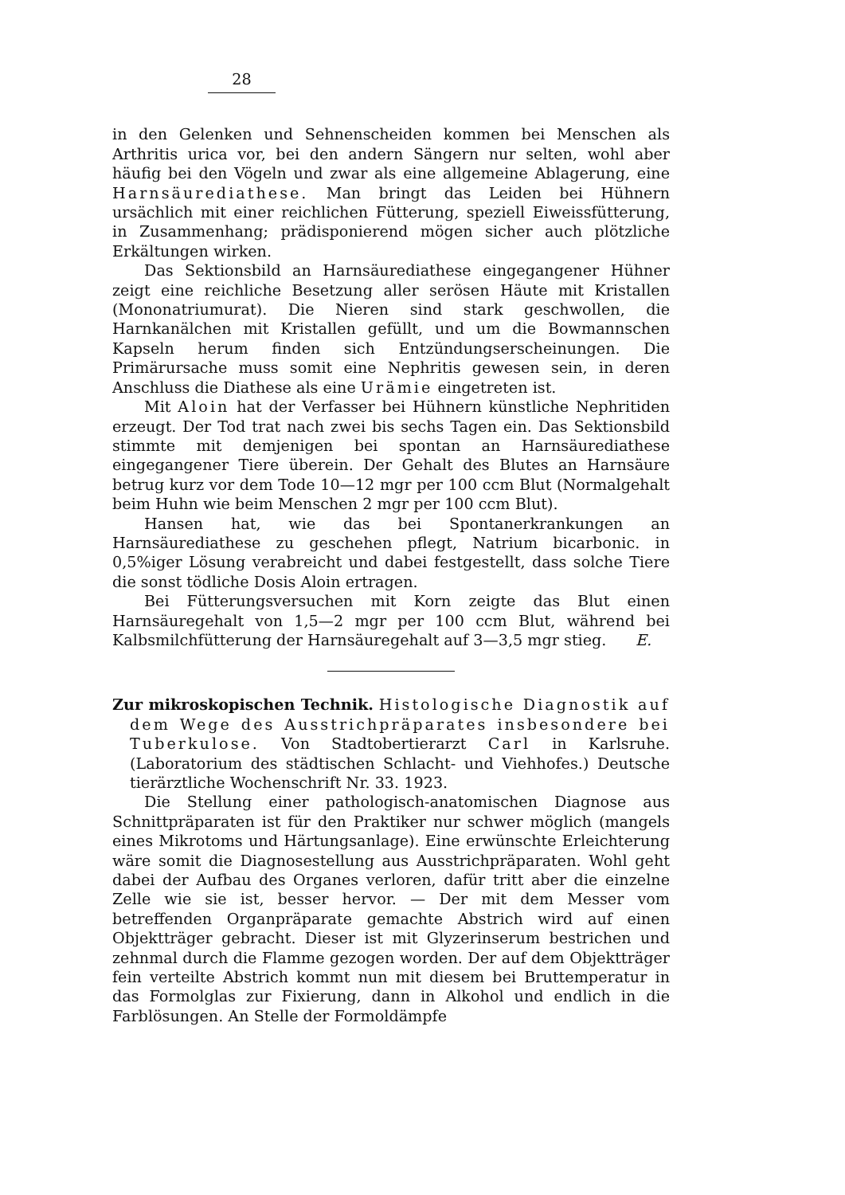28
in den Gelenken und Sehnenscheiden kommen bei Menschen als Arthritis urica vor, bei den andern Sängern nur selten, wohl aber häufig bei den Vögeln und zwar als eine allgemeine Ablagerung, eine Harnsäurediathese. Man bringt das Leiden bei Hühnern ursächlich mit einer reichlichen Fütterung, speziell Eiweissfütterung, in Zusammenhang; prädisponierend mögen sicher auch plötzliche Erkältungen wirken.
Das Sektionsbild an Harnsäurediathese eingegangener Hühner zeigt eine reichliche Besetzung aller serösen Häute mit Kristallen (Mononatriumurat). Die Nieren sind stark geschwollen, die Harnkanälchen mit Kristallen gefüllt, und um die Bowmannschen Kapseln herum finden sich Entzündungserscheinungen. Die Primärursache muss somit eine Nephritis gewesen sein, in deren Anschluss die Diathese als eine Urämie eingetreten ist.
Mit Aloin hat der Verfasser bei Hühnern künstliche Nephritiden erzeugt. Der Tod trat nach zwei bis sechs Tagen ein. Das Sektionsbild stimmte mit demjenigen bei spontan an Harnsäurediathese eingegangener Tiere überein. Der Gehalt des Blutes an Harnsäure betrug kurz vor dem Tode 10—12 mgr per 100 ccm Blut (Normalgehalt beim Huhn wie beim Menschen 2 mgr per 100 ccm Blut).
Hansen hat, wie das bei Spontanerkrankungen an Harnsäurediathese zu geschehen pflegt, Natrium bicarbonic. in 0,5%iger Lösung verabreicht und dabei festgestellt, dass solche Tiere die sonst tödliche Dosis Aloin ertragen.
Bei Fütterungsversuchen mit Korn zeigte das Blut einen Harnsäuregehalt von 1,5—2 mgr per 100 ccm Blut, während bei Kalbsmilchfütterung der Harnsäuregehalt auf 3—3,5 mgr stieg. E.
Zur mikroskopischen Technik. Histologische Diagnostik auf dem Wege des Ausstrichpräparates insbesondere bei Tuberkulose. Von Stadtobertierarzt Carl in Karlsruhe. (Laboratorium des städtischen Schlacht- und Viehhofes.) Deutsche tierärztliche Wochenschrift Nr. 33. 1923.
Die Stellung einer pathologisch-anatomischen Diagnose aus Schnittpräparaten ist für den Praktiker nur schwer möglich (mangels eines Mikrotoms und Härtungsanlage). Eine erwünschte Erleichterung wäre somit die Diagnosestellung aus Ausstrichpräparaten. Wohl geht dabei der Aufbau des Organes verloren, dafür tritt aber die einzelne Zelle wie sie ist, besser hervor. — Der mit dem Messer vom betreffenden Organpräparate gemachte Abstrich wird auf einen Objektträger gebracht. Dieser ist mit Glyzerinserum bestrichen und zehnmal durch die Flamme gezogen worden. Der auf dem Objektträger fein verteilte Abstrich kommt nun mit diesem bei Bruttemperatur in das Formolglas zur Fixierung, dann in Alkohol und endlich in die Farblösungen. An Stelle der Formoldämpfe